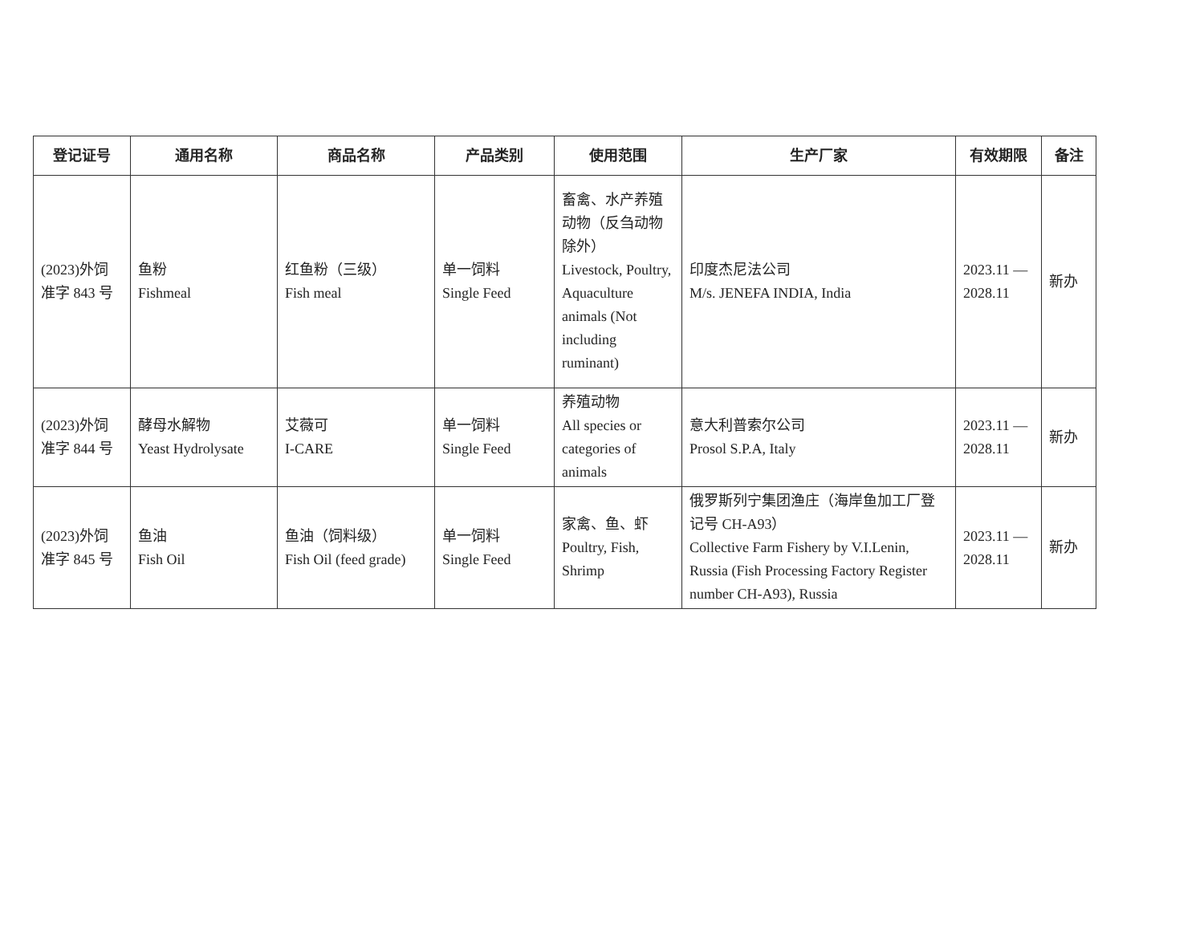| 登记证号 | 通用名称 | 商品名称 | 产品类别 | 使用范围 | 生产厂家 | 有效期限 | 备注 |
| --- | --- | --- | --- | --- | --- | --- | --- |
| (2023)外饲 准字 843 号 | 鱼粉 Fishmeal | 红鱼粉（三级） Fish meal | 单一饲料 Single Feed | 畜禽、水产养殖动物（反刍动物除外） Livestock, Poultry, Aquaculture animals (Not including ruminant) | 印度杰尼法公司 M/s. JENEFA INDIA, India | 2023.11 — 2028.11 | 新办 |
| (2023)外饲 准字 844 号 | 酵母水解物 Yeast Hydrolysate | 艾薇可 I-CARE | 单一饲料 Single Feed | 养殖动物 All species or categories of animals | 意大利普索尔公司 Prosol S.P.A, Italy | 2023.11 — 2028.11 | 新办 |
| (2023)外饲 准字 845 号 | 鱼油 Fish Oil | 鱼油（饲料级） Fish Oil (feed grade) | 单一饲料 Single Feed | 家禽、鱼、虾 Poultry, Fish, Shrimp | 俄罗斯列宁集团渔庄（海岸鱼加工厂登记号 CH-A93） Collective Farm Fishery by V.I.Lenin, Russia (Fish Processing Factory Register number CH-A93), Russia | 2023.11 — 2028.11 | 新办 |